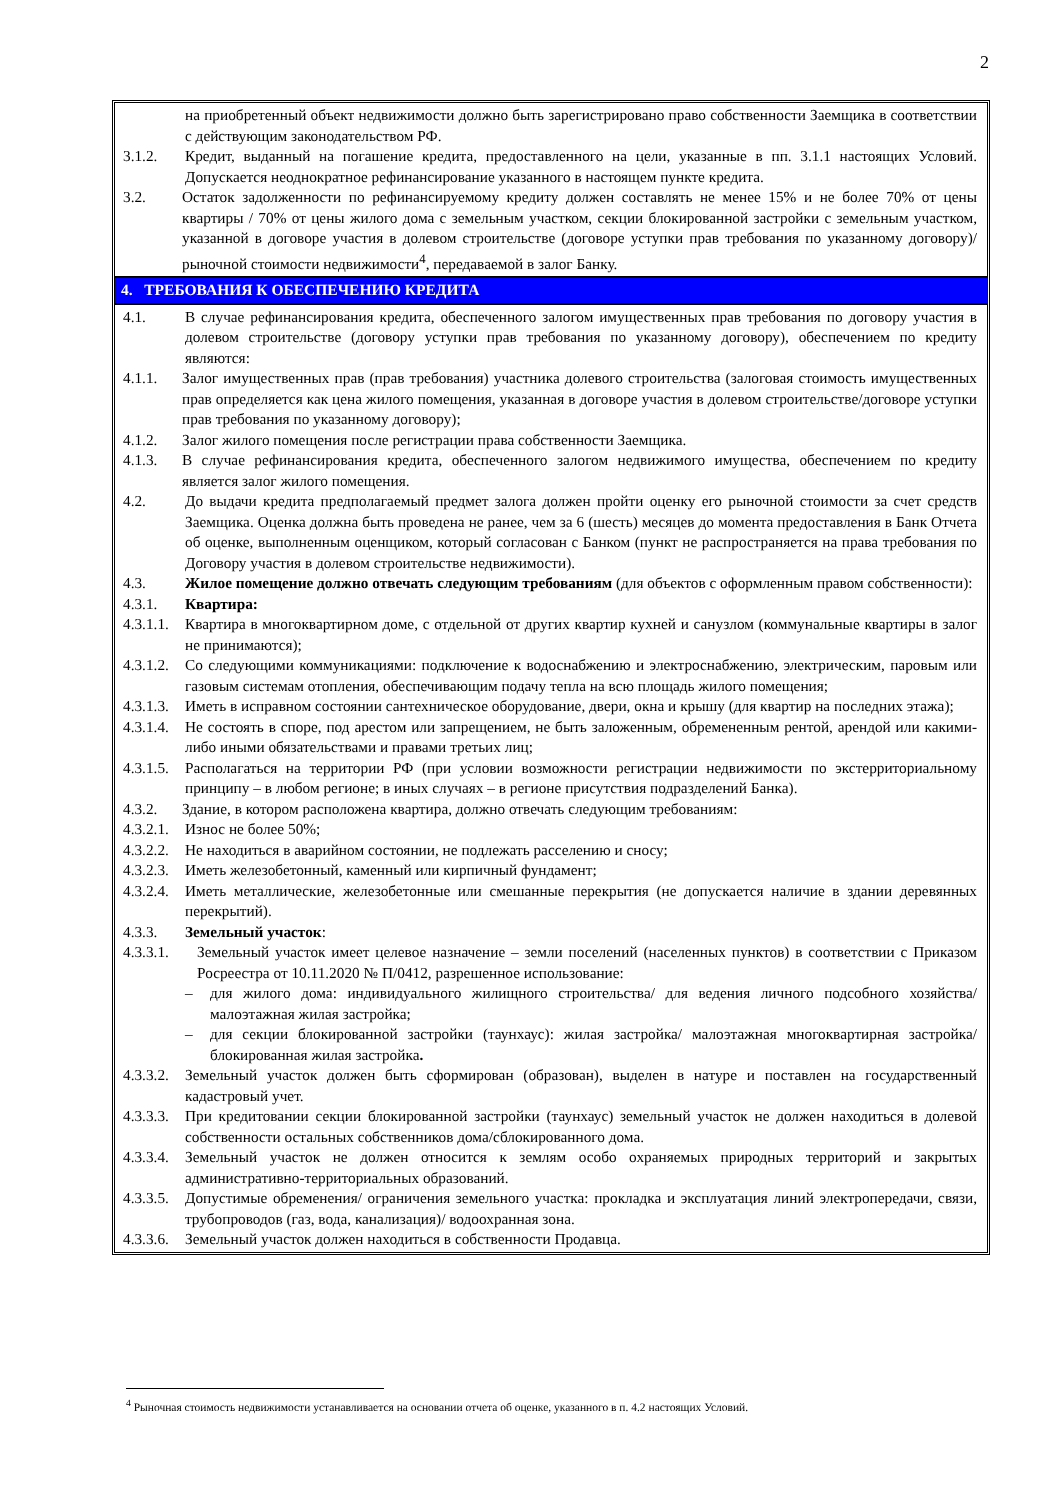2
на приобретенный объект недвижимости должно быть зарегистрировано право собственности Заемщика в соответствии с действующим законодательством РФ.
3.1.2. Кредит, выданный на погашение кредита, предоставленного на цели, указанные в пп. 3.1.1 настоящих Условий. Допускается неоднократное рефинансирование указанного в настоящем пункте кредита.
3.2. Остаток задолженности по рефинансируемому кредиту должен составлять не менее 15% и не более 70% от цены квартиры / 70% от цены жилого дома с земельным участком, секции блокированной застройки с земельным участком, указанной в договоре участия в долевом строительстве (договоре уступки прав требования по указанному договору)/рыночной стоимости недвижимости<sup>4</sup>, передаваемой в залог Банку.
4. ТРЕБОВАНИЯ К ОБЕСПЕЧЕНИЮ КРЕДИТА
4.1. В случае рефинансирования кредита, обеспеченного залогом имущественных прав требования по договору участия в долевом строительстве (договору уступки прав требования по указанному договору), обеспечением по кредиту являются:
4.1.1. Залог имущественных прав (прав требования) участника долевого строительства (залоговая стоимость имущественных прав определяется как цена жилого помещения, указанная в договоре участия в долевом строительстве/договоре уступки прав требования по указанному договору);
4.1.2. Залог жилого помещения после регистрации права собственности Заемщика.
4.1.3. В случае рефинансирования кредита, обеспеченного залогом недвижимого имущества, обеспечением по кредиту является залог жилого помещения.
4.2. До выдачи кредита предполагаемый предмет залога должен пройти оценку его рыночной стоимости за счет средств Заемщика. Оценка должна быть проведена не ранее, чем за 6 (шесть) месяцев до момента предоставления в Банк Отчета об оценке, выполненным оценщиком, который согласован с Банком (пункт не распространяется на права требования по Договору участия в долевом строительстве недвижимости).
4.3. Жилое помещение должно отвечать следующим требованиям (для объектов с оформленным правом собственности):
4.3.1. Квартира:
4.3.1.1. Квартира в многоквартирном доме, с отдельной от других квартир кухней и санузлом (коммунальные квартиры в залог не принимаются);
4.3.1.2. Со следующими коммуникациями: подключение к водоснабжению и электроснабжению, электрическим, паровым или газовым системам отопления, обеспечивающим подачу тепла на всю площадь жилого помещения;
4.3.1.3. Иметь в исправном состоянии сантехническое оборудование, двери, окна и крышу (для квартир на последних этажа);
4.3.1.4. Не состоять в споре, под арестом или запрещением, не быть заложенным, обремененным рентой, арендой или какими-либо иными обязательствами и правами третьих лиц;
4.3.1.5. Располагаться на территории РФ (при условии возможности регистрации недвижимости по экстерриториальному принципу – в любом регионе; в иных случаях – в регионе присутствия подразделений Банка).
4.3.2. Здание, в котором расположена квартира, должно отвечать следующим требованиям:
4.3.2.1. Износ не более 50%;
4.3.2.2. Не находиться в аварийном состоянии, не подлежать расселению и сносу;
4.3.2.3. Иметь железобетонный, каменный или кирпичный фундамент;
4.3.2.4. Иметь металлические, железобетонные или смешанные перекрытия (не допускается наличие в здании деревянных перекрытий).
4.3.3. Земельный участок:
4.3.3.1. Земельный участок имеет целевое назначение – земли поселений (населенных пунктов) в соответствии с Приказом Росреестра от 10.11.2020 № П/0412, разрешенное использование:
– для жилого дома: индивидуального жилищного строительства/ для ведения личного подсобного хозяйства/ малоэтажная жилая застройка;
– для секции блокированной застройки (таунхаус): жилая застройка/ малоэтажная многоквартирная застройка/ блокированная жилая застройка.
4.3.3.2. Земельный участок должен быть сформирован (образован), выделен в натуре и поставлен на государственный кадастровый учет.
4.3.3.3. При кредитовании секции блокированной застройки (таунхаус) земельный участок не должен находиться в долевой собственности остальных собственников дома/сблокированного дома.
4.3.3.4. Земельный участок не должен относится к землям особо охраняемых природных территорий и закрытых административно-территориальных образований.
4.3.3.5. Допустимые обременения/ ограничения земельного участка: прокладка и эксплуатация линий электропередачи, связи, трубопроводов (газ, вода, канализация)/ водоохранная зона.
4.3.3.6. Земельный участок должен находиться в собственности Продавца.
<sup>4</sup> Рыночная стоимость недвижимости устанавливается на основании отчета об оценке, указанного в п. 4.2 настоящих Условий.